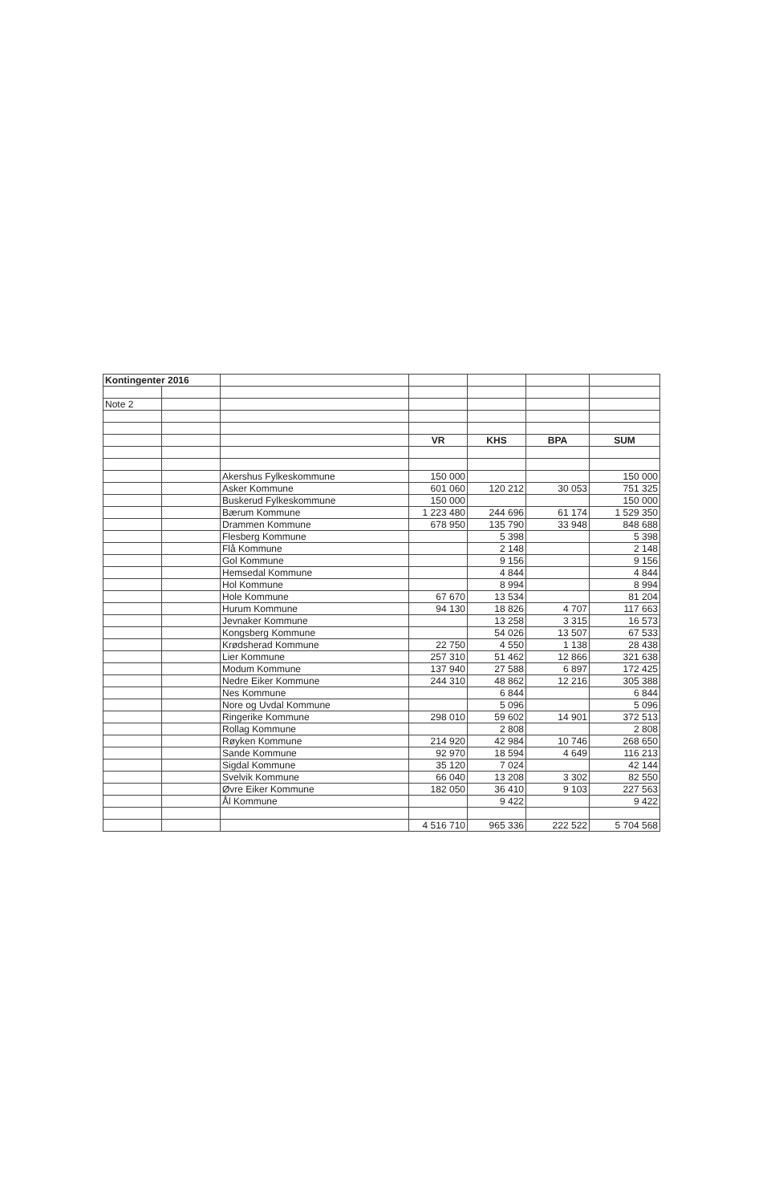| Kontingenter 2016 | | | | | | |
| Note 2 | | | | | | |
| | | | VR | KHS | BPA | SUM |
| | | Akershus Fylkeskommune | 150 000 | | | 150 000 |
| | | Asker Kommune | 601 060 | 120 212 | 30 053 | 751 325 |
| | | Buskerud Fylkeskommune | 150 000 | | | 150 000 |
| | | Bærum Kommune | 1 223 480 | 244 696 | 61 174 | 1 529 350 |
| | | Drammen Kommune | 678 950 | 135 790 | 33 948 | 848 688 |
| | | Flesberg Kommune | | 5 398 | | 5 398 |
| | | Flå Kommune | | 2 148 | | 2 148 |
| | | Gol Kommune | | 9 156 | | 9 156 |
| | | Hemsedal Kommune | | 4 844 | | 4 844 |
| | | Hol Kommune | | 8 994 | | 8 994 |
| | | Hole Kommune | 67 670 | 13 534 | | 81 204 |
| | | Hurum Kommune | 94 130 | 18 826 | 4 707 | 117 663 |
| | | Jevnaker Kommune | | 13 258 | 3 315 | 16 573 |
| | | Kongsberg Kommune | | 54 026 | 13 507 | 67 533 |
| | | Krødsherad Kommune | 22 750 | 4 550 | 1 138 | 28 438 |
| | | Lier Kommune | 257 310 | 51 462 | 12 866 | 321 638 |
| | | Modum Kommune | 137 940 | 27 588 | 6 897 | 172 425 |
| | | Nedre Eiker Kommune | 244 310 | 48 862 | 12 216 | 305 388 |
| | | Nes Kommune | | 6 844 | | 6 844 |
| | | Nore og Uvdal Kommune | | 5 096 | | 5 096 |
| | | Ringerike Kommune | 298 010 | 59 602 | 14 901 | 372 513 |
| | | Rollag Kommune | | 2 808 | | 2 808 |
| | | Røyken Kommune | 214 920 | 42 984 | 10 746 | 268 650 |
| | | Sande Kommune | 92 970 | 18 594 | 4 649 | 116 213 |
| | | Sigdal Kommune | 35 120 | 7 024 | | 42 144 |
| | | Svelvik Kommune | 66 040 | 13 208 | 3 302 | 82 550 |
| | | Øvre Eiker Kommune | 182 050 | 36 410 | 9 103 | 227 563 |
| | | Ål Kommune | | 9 422 | | 9 422 |
| | | | 4 516 710 | 965 336 | 222 522 | 5 704 568 |